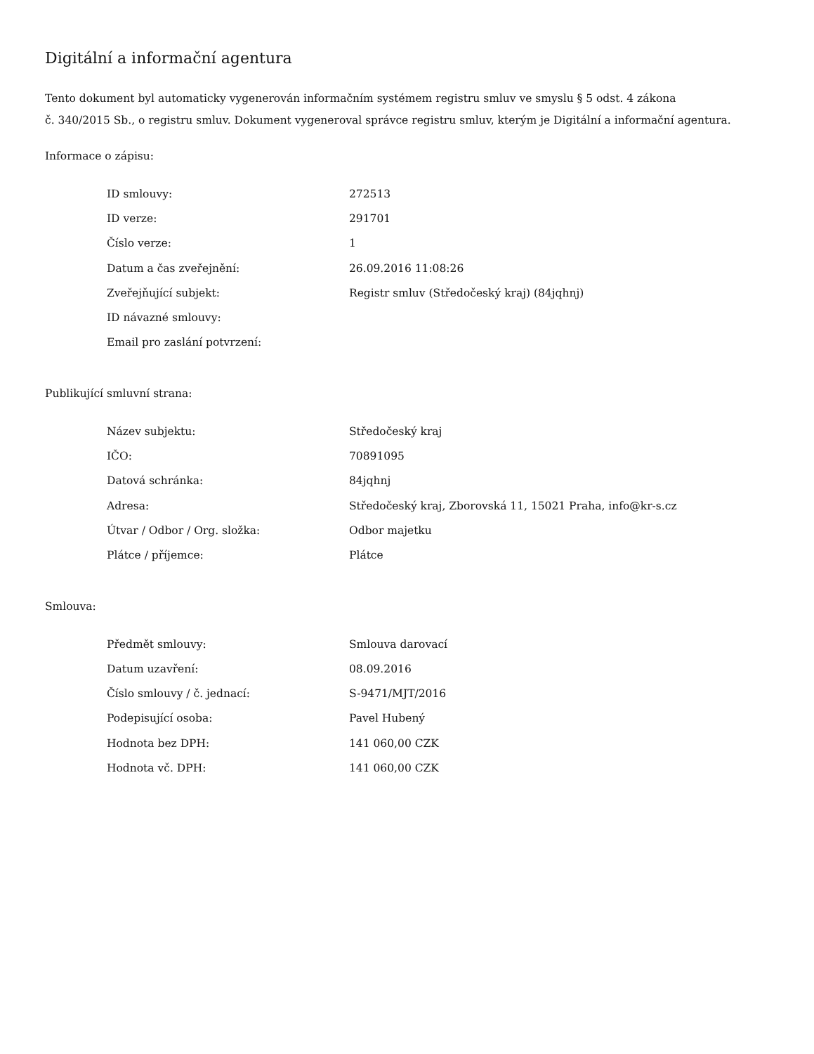Digitální a informační agentura
Tento dokument byl automaticky vygenerován informačním systémem registru smluv ve smyslu § 5 odst. 4 zákona
č. 340/2015 Sb., o registru smluv. Dokument vygeneroval správce registru smluv, kterým je Digitální a informační agentura.
Informace o zápisu:
| ID smlouvy: | 272513 |
| ID verze: | 291701 |
| Číslo verze: | 1 |
| Datum a čas zveřejnění: | 26.09.2016 11:08:26 |
| Zveřejňující subjekt: | Registr smluv (Středočeský kraj) (84jqhnj) |
| ID návazné smlouvy: | |
| Email pro zaslání potvrzení: | |
Publikující smluvní strana:
| Název subjektu: | Středočeský kraj |
| IČO: | 70891095 |
| Datová schránka: | 84jqhnj |
| Adresa: | Středočeský kraj, Zborovská 11, 15021 Praha, info@kr-s.cz |
| Útvar / Odbor / Org. složka: | Odbor majetku |
| Plátce / příjemce: | Plátce |
Smlouva:
| Předmět smlouvy: | Smlouva darovací |
| Datum uzavření: | 08.09.2016 |
| Číslo smlouvy / č. jednací: | S-9471/MJT/2016 |
| Podepisující osoba: | Pavel Hubený |
| Hodnota bez DPH: | 141 060,00 CZK |
| Hodnota vč. DPH: | 141 060,00 CZK |